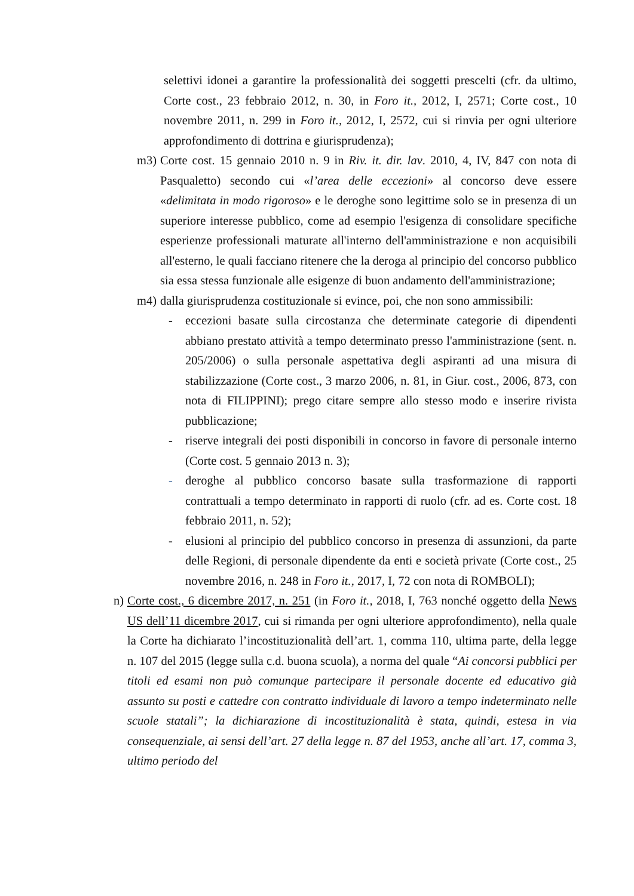selettivi idonei a garantire la professionalità dei soggetti prescelti (cfr. da ultimo, Corte cost., 23 febbraio 2012, n. 30, in Foro it., 2012, I, 2571; Corte cost., 10 novembre 2011, n. 299 in Foro it., 2012, I, 2572, cui si rinvia per ogni ulteriore approfondimento di dottrina e giurisprudenza);
m3) Corte cost. 15 gennaio 2010 n. 9 in Riv. it. dir. lav. 2010, 4, IV, 847 con nota di Pasqualetto) secondo cui «l’area delle eccezioni» al concorso deve essere «delimitata in modo rigoroso» e le deroghe sono legittime solo se in presenza di un superiore interesse pubblico, come ad esempio l'esigenza di consolidare specifiche esperienze professionali maturate all'interno dell'amministrazione e non acquisibili all'esterno, le quali facciano ritenere che la deroga al principio del concorso pubblico sia essa stessa funzionale alle esigenze di buon andamento dell'amministrazione;
m4) dalla giurisprudenza costituzionale si evince, poi, che non sono ammissibili:
- eccezioni basate sulla circostanza che determinate categorie di dipendenti abbiano prestato attività a tempo determinato presso l'amministrazione (sent. n. 205/2006) o sulla personale aspettativa degli aspiranti ad una misura di stabilizzazione (Corte cost., 3 marzo 2006, n. 81, in Giur. cost., 2006, 873, con nota di FILIPPINI); prego citare sempre allo stesso modo e inserire rivista pubblicazione;
- riserve integrali dei posti disponibili in concorso in favore di personale interno (Corte cost. 5 gennaio 2013 n. 3);
- deroghe al pubblico concorso basate sulla trasformazione di rapporti contrattuali a tempo determinato in rapporti di ruolo (cfr. ad es. Corte cost. 18 febbraio 2011, n. 52);
- elusioni al principio del pubblico concorso in presenza di assunzioni, da parte delle Regioni, di personale dipendente da enti e società private (Corte cost., 25 novembre 2016, n. 248 in Foro it., 2017, I, 72 con nota di ROMBOLI);
n) Corte cost., 6 dicembre 2017, n. 251 (in Foro it., 2018, I, 763 nonché oggetto della News US dell’11 dicembre 2017, cui si rimanda per ogni ulteriore approfondimento), nella quale la Corte ha dichiarato l’incostituzionalità dell’art. 1, comma 110, ultima parte, della legge n. 107 del 2015 (legge sulla c.d. buona scuola), a norma del quale “Ai concorsi pubblici per titoli ed esami non può comunque partecipare il personale docente ed educativo già assunto su posti e cattedre con contratto individuale di lavoro a tempo indeterminato nelle scuole statali”; la dichiarazione di incostituzionalità è stata, quindi, estesa in via consequenziale, ai sensi dell’art. 27 della legge n. 87 del 1953, anche all’art. 17, comma 3, ultimo periodo del